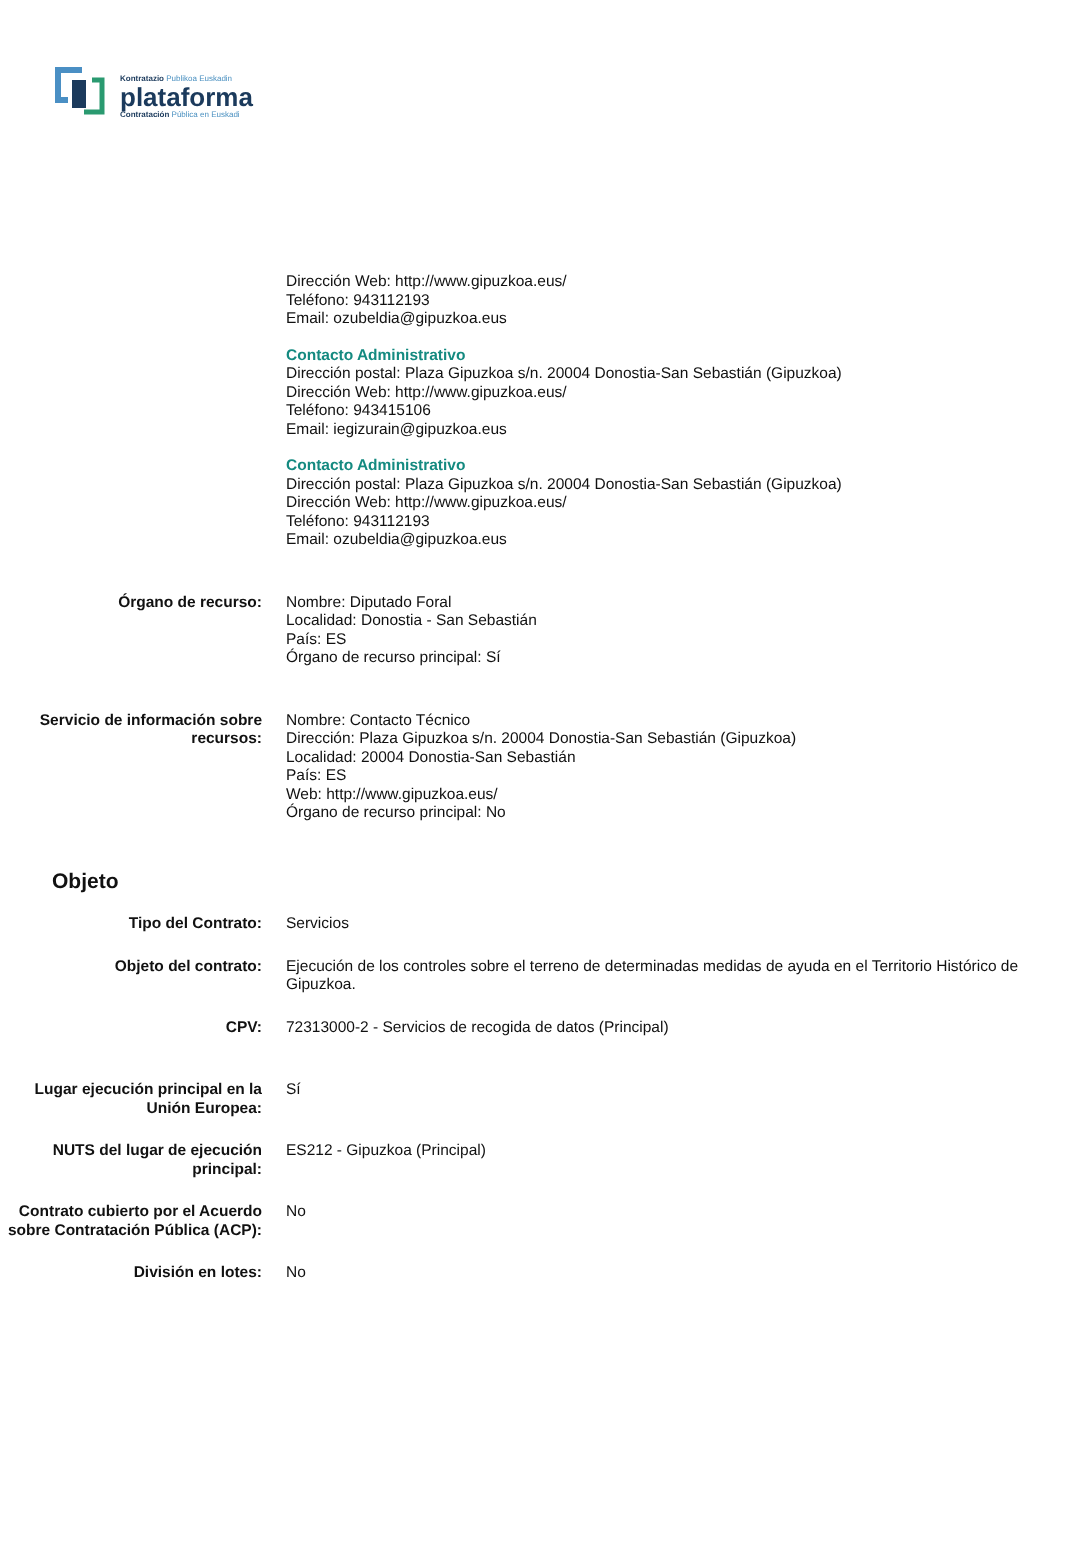Kontratazio Publikoa Euskadin
plataforma
Contratación Pública en Euskadi
Dirección Web: http://www.gipuzkoa.eus/
Teléfono: 943112193
Email: ozubeldia@gipuzkoa.eus
Contacto Administrativo
Dirección postal: Plaza Gipuzkoa s/n. 20004 Donostia-San Sebastián (Gipuzkoa)
Dirección Web: http://www.gipuzkoa.eus/
Teléfono: 943415106
Email: iegizurain@gipuzkoa.eus
Contacto Administrativo
Dirección postal: Plaza Gipuzkoa s/n. 20004 Donostia-San Sebastián (Gipuzkoa)
Dirección Web: http://www.gipuzkoa.eus/
Teléfono: 943112193
Email: ozubeldia@gipuzkoa.eus
Órgano de recurso: Nombre: Diputado Foral
Localidad: Donostia - San Sebastián
País: ES
Órgano de recurso principal: Sí
Servicio de información sobre recursos:
Nombre: Contacto Técnico
Dirección: Plaza Gipuzkoa s/n. 20004 Donostia-San Sebastián (Gipuzkoa)
Localidad: 20004 Donostia-San Sebastián
País: ES
Web: http://www.gipuzkoa.eus/
Órgano de recurso principal: No
Objeto
Tipo del Contrato: Servicios
Objeto del contrato: Ejecución de los controles sobre el terreno de determinadas medidas de ayuda en el Territorio Histórico de Gipuzkoa.
CPV: 72313000-2 - Servicios de recogida de datos (Principal)
Lugar ejecución principal en la Unión Europea:
Sí
NUTS del lugar de ejecución principal:
ES212 - Gipuzkoa (Principal)
Contrato cubierto por el Acuerdo sobre Contratación Pública (ACP):
No
División en lotes: No